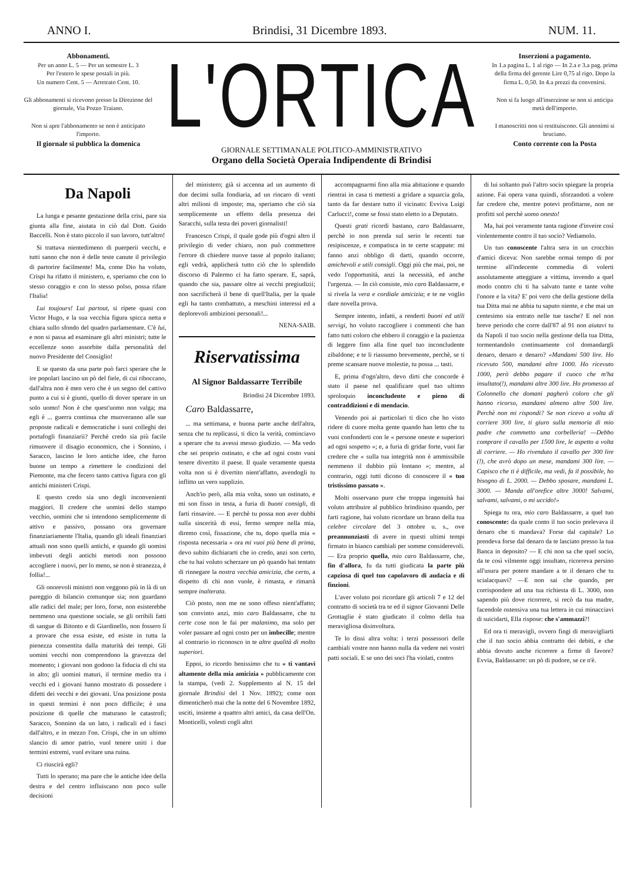ANNO I. Brindisi, 31 Dicembre 1893. NUM. 11.
Abbonamenti.
Per un anno L. 5 — Per un semestre L. 3
Per l'estero le spese postali in più.
Un numero Cent. 5 — Arretrato Cent. 10.
Gli abbonamenti si ricevono presso la Direzione del giornale, Via Pozzo Traiano.
Non si apre l'abbonamento se non è anticipato l'importo.
Il giornale si pubblica la domenica
L'ORTICA
GIORNALE SETTIMANALE POLITICO-AMMINISTRATIVO
Organo della Società Operaia Indipendente di Brindisi
Inserzioni a pagamento.
In 1.a pagina L. 1 al rigo — In 2.a e 3.a pag. prima della firma del gerente Lire 0,75 al rigo. Dopo la firma L. 0,50. In 4.a prezzi da convenirsi.
Non si fa luogo all'inserzione se non si anticipa metà dell'importo.
I manoscritti non si restituiscono. Gli anonimi si bruciano.
Conto corrente con la Posta
Da Napoli
La lunga e pesante gestazione della crisi, pare sia giunta alla fine, aiutata in ciò dal Dott. Guido Baccelli. Non è stato piccolo il suo lavoro, tutt'altro!
Si trattava nientedimeno di puerperii vecchi, e tutti sanno che non è delle teste canute il privilegio di partorire facilmente! Ma, come Dio ha voluto, Crispi ha rifatto il ministero, e, speriamo che con lo stesso coraggio e con lo stesso polso, possa rifare l'Italia!
Lui toujours! Lui partout, si ripete quasi con Victor Hugo, e la sua vecchia figura spicca netta e chiara sullo sfondo del quadro parlamentare. C'è lui, e non si passa ad esaminare gli altri ministri; tutte le eccellenze sono assorbite dalla personalità del nuovo Presidente del Consiglio!
E se questo da una parte può farci sperare che le ire popolari lascino un pò del fiele, di cui riboccano, dall'altra non è men vero che è un segno del cattivo punto a cui si è giunti, quello di dover sperare in un solo uomo! Non è che quest'uomo non valga; ma egli è ... guerra continua che muoveranno alle sue proposte radicali e democratiche i suoi colleghi dei portafogli finanziarii? Perchè credo sia più facile rimuovere il disagio economico, che i Sonnino, i Saracco, lascino le loro antiche idee, che furon buone un tempo a rimettere le condizioni del Piemonte, ma che fecero tanto cattiva figura con gli antichi ministeri Crispi.
E questo credo sia uno degli inconvenienti maggiori. Il credere che uomini dello stampo vecchio, uomini che si intendono semplicemente di attivo e passivo, possano ora governare finanziariamente l'Italia, quando gli ideali finanziari attuali non sono quelli antichi, e quando gli uomini imbevuti degli antichi metodi non possono accogliere i nuovi, per lo meno, se non è stranezza, è follia!...
Gli onorevoli ministri non veggono più in là di un pareggio di bilancio comunque sia; non guardano alle radici del male; per loro, forse, non esisterebbe nemmeno una questione sociale, se gli orribili fatti di sangue di Bitonto e di Giardinello, non fossero lì a provare che essa esiste, ed esiste in tutta la pienezza consentita dalla maturità dei tempi. Gli uomini vecchi non comprendono la gravezza del momento; i giovani non godono la fiducia di chi sta in alto; gli uomini maturi, il termine medio tra i vecchi ed i giovani hanno mostrato di possedere i difetti dei vecchi e dei giovani. Una posizione posta in questi termini è non poco difficile; è una posizione di quelle che maturano le catastrofi; Saracco, Sonnino da un lato, i radicali ed i fasci dall'altro, e in mezzo l'on. Crispi, che in un ultimo slancio di amor patrio, vuol tenere uniti i due termini estremi, vuol evitare una ruina.
Ci riuscirà egli?
Tutti lo sperano; ma pare che le antiche idee della destra e del centro influiscano non poco sulle decisioni
del ministero; già si accenna ad un aumento di due decimi sulla fondiaria, ad un rincaro di venti altri milioni di imposte; ma, speriamo che ciò sia semplicemente un effetto della presenza dei Saracchi, sulla testa dei poveri giornalisti!
Francesco Crispi, il quale gode più d'ogni altro il privilegio di veder chiaro, non può commettere l'errore di chiedere nuove tasse al popolo italiano; egli vedrà, applicherà tutto ciò che lo splendido discorso di Palermo ci ha fatto sperare. E, saprà, quando che sia, passare oltre ai vecchi pregiudizii; non sacrificherà il bene di quell'Italia, per la quale egli ha tanto combattuto, a meschini interessi ed a deplorevoli ambizioni personali!...
NENA-SAIB.
Riservatissima
Al Signor Baldassarre Terribile
Brindisi 24 Dicembre 1893.
Caro Baldassarre,
... ma settimana, e buona parte anche dell'altra, senza che tu replicassi, ti dico la verità, cominciavo a sperare che tu avessi messo giudizio. — Ma vedo che sei proprio ostinato, e che ad ogni costo vuoi tenere divertito il paese. Il quale veramente questa volta non si è divertito nient'affatto, avendogli tu inflitto un vero supplizio.
Anch'io però, alla mia volta, sono un ostinato, e mi son fisso in testa, a furia di buoni consigli, di farti rinsavire. — E perchè tu possa non aver dubbi sulla sincerità di essi, fermo sempre nella mia, diremo così, fissazione, che tu, dopo quella mia « risposta necessaria » ora mi vuoi più bene di prima, devo subito dichiararti che io credo, anzi son certo, che tu hai voluto scherzare un pò quando hai tentato di rinnegare la nostra vecchia amicizia, che certo, a dispetto di chi non vuole, è rimasta, e rimarrà sempre inalterata.
Ciò posto, non me ne sono offeso nient'affatto; son convinto anzi, mio caro Baldassarre, che tu certe cose non le fai per malanimo, ma solo per voler passare ad ogni costo per un imbecille; mentre al contrario io riconosco in te altre qualità di molto superiori.
Eppoi, io ricordo benissimo che tu « ti vantavi altamente della mia amicizia » pubblicamente con la stampa, (vedi 2. Supplemento al N. 15 del giornale Brindisi del 1 Nov. 1892); come non dimenticherò mai che la notte del 6 Novembre 1892, usciti, insieme a quattro altri amici, da casa dell'On. Monticelli, volesti cogli altri
accompagnarmi fino alla mia abitazione e quando rientrai in casa ti mettesti a gridare a squarcia gola, tanto da far destare tutto il vicinato: Evviva Luigi Carlucci!, come se fossi stato eletto io a Deputato.
Questi grati ricordi bastano, caro Baldassarre, perchè io non prenda sul serio le recenti tue resipiscenze, e compatisca in te certe scappate: mi fanno anzi obbligo di darti, quando occorre, amichevoli e utili consigli. Oggi più che mai, poi, ne vedo l'opportunità, anzi la necessità, ed anche l'urgenza. — In ciò consiste, mio caro Baldassarre, e si rivela la vera e cordiale amicizia; e te ne voglio dare novella prova.
Sempre intento, infatti, a renderti buoni ed utili servigi, ho voluto raccogliere i commenti che han fatto tutti coloro che ebbero il coraggio e la pazienza di leggere fino alla fine quel tuo inconcludente zibaldone; e te li riassumo brevemente, perchè, se ti preme scansare nuove molestie, tu possa ... tasti.
E, prima d'ogn'altro, devo dirti che concorde è stato il paese nel qualificare quel tuo ultimo sproloquio inconcludente e pieno di contraddizioni e di mendacio.
Venendo poi ai particolari ti dico che ho visto ridere di cuore molta gente quando han letto che tu vuoi confonderti con le « persone oneste e superiori ad ogni sospetto »; e, a furia di gridar forte, vuoi far credere che « sulla tua integrità non è ammissibile nemmeno il dubbio più lontano »; mentre, al contrario, oggi tutti dicono di conoscere il « tuo tristissimo passato ».
Molti osservano pure che troppa ingenuità hai voluto attribuire al pubblico brindisino quando, per farti ragione, hai voluto ricordare un brano della tua celebre circolare del 3 ottobre u. s., ove preannunziasti di avere in questi ultimi tempi firmato in bianco cambiali per somme considerevoli. — Era proprio quella, mio caro Baldassarre, che, fin d'allora, fu da tutti giudicata la parte più capziosa di quel tuo capolavoro di audacia e di finzioni.
L'aver voluto poi ricordare gli articoli 7 e 12 del contratto di società tra te ed il signor Giovanni Delle Grottaglie è stato giudicato il colmo della tua meravigliosa disinvoltura.
Te lo dissi altra volta: i terzi possessori delle cambiali vostre non hanno nulla da vedere nei vostri patti sociali. E se uno dei soci l'ha violati, contro
di lui soltanto può l'altro socio spiegare la propria azione. Fai opera vana quindi, sforzandoti a volere far credere che, mentre potevi profittarne, non ne profitti sol perchè uomo onesto!
Ma, hai poi veramente tanta ragione d'inveire così violentemente contro il tuo socio? Vediamolo.
Un tuo conoscente l'altra sera in un crocchio d'amici diceva: Non sarebbe ormai tempo di por termine all'indecente commedia di volerti assolutamente atteggiare a vittima, invendo a quel modo contro chi ti ha salvato tante e tante volte l'onore e la vita? E' poi vero che della gestione della tua Ditta mai ne abbia tu saputo niente, e che mai un centesimo sia entrato nelle tue tasche? E nel non breve periodo che corre dall'87 al 91 non aiutavi tu da Napoli il tuo socio nella gestione della tua Ditta, tormentandolo continuamente col domandargli denaro, denaro e denaro? «Mandami 500 lire. Ho ricevuto 500, mandami altre 1000. Ho ricevuto 1000, però debbo pagare il cuoco che m'ha insultato(!), mandami altre 300 lire. Ho promesso al Colonnello che domani pagherò coloro che gli hanno ricorso, mandami almeno altre 500 lire. Perchè non mi rispondi? Se non ricevo a volta di corriere 300 lire, ti giuro sulla memoria di mio padre che commetto una corbelleria! —Debbo comprare il cavallo per 1500 lire, le aspetto a volta di corriere. — Ho rivenduto il cavallo per 300 lire (!), che avrò dopo un mese, mandami 300 lire. — Capisco che ti è difficile, ma vedi, fa il possibile, ho bisogno di L. 2000. — Debbo sposare, mandami L. 3000. — Manda all'orefice altre 3000! Salvami, salvami, salvami, o mi uccido!»
Spiega tu ora, mio caro Baldassarre, a quel tuo conoscente: da quale conto il tuo socio prelevava il denaro che ti mandava? Forse dal capitale? Lo prendeva forse dal denaro da te lasciato presso la tua Banca in deposito? — E chi non sa che quel socio, da te così vilmente oggi insultato, ricorreva persino all'usura per potere mandare a te il denaro che tu scialacquavi? —E non sai che quando, per corrispondere ad una tua richiesta di L. 3000, non sapendo più dove ricorrere, si recò da tua madre, facendole ostensiva una tua lettera in cui minacciavi di suicidarti, Ella rispose: che s'ammazzi?!
Ed ora ti meravigli, ovvero fingi di meravigliarti che il tuo socio abbia contratto dei debiti, e che abbia dovuto anche ricorrere a firme di favore? Evvia, Baldassarre: un pò di pudore, se ce n'è.